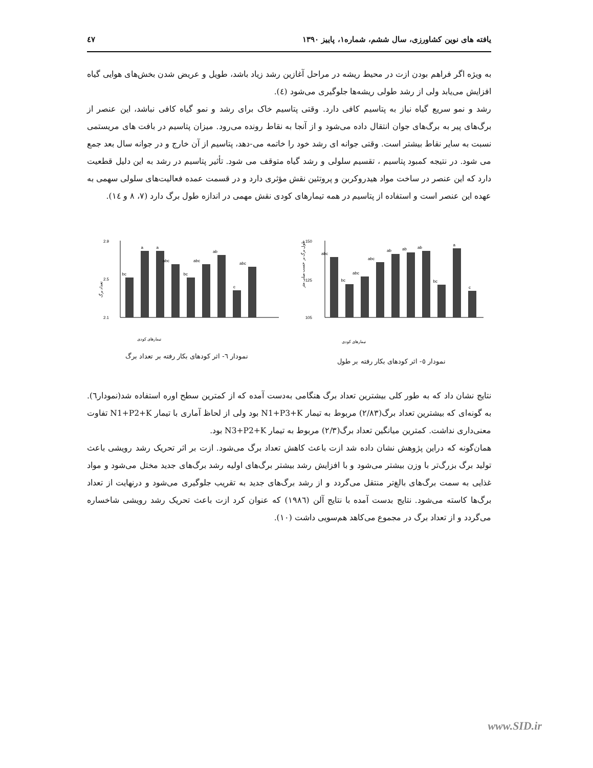یافته های نوین کشاورزی، سال ششم، شماره۱، پاییز ۱۳۹۰ ٤٧
به ویژه اگر فراهم بودن ازت در محیط ریشه در مراحل آغازین رشد زیاد باشد، طویل و عریض شدن بخش‌های هوایی گیاه افزایش می‌یابد ولی از رشد طولی ریشه‌ها جلوگیری می‌شود (٤).
رشد و نمو سریع گیاه نیاز به پتاسیم کافی دارد. وقتی پتاسیم خاک برای رشد و نمو گیاه کافی نباشد، این عنصر از برگ‌های پیر به برگ‌های جوان انتقال داده می‌شود و از آنجا به نقاط رونده می‌رود. میزان پتاسیم در بافت های مریستمی نسبت به سایر نقاط بیشتر است. وقتی جوانه ای رشد خود را خاتمه می-دهد، پتاسیم از آن خارج و در جوانه سال بعد جمع می شود. در نتیجه کمبود پتاسیم ، تقسیم سلولی و رشد گیاه متوقف می شود. تأثیر پتاسیم در رشد به این دلیل قطعیت دارد که این عنصر در ساخت مواد هیدروکربن و پروتئین نقش مؤثری دارد و در قسمت عمده فعالیت‌های سلولی سهمی به عهده این عنصر است و استفاده از پتاسیم در همه تیمارهای کودی نقش مهمی در اندازه طول برگ دارد (۷، ۸ و ١٤).
طول برگ بر حسب میلی متر
150
125
105
abc
bc
abc
abc
ab
ab
ab
bc
a
c
تیمارهای کودی
نمودار ٥- اثر کودهای بکار رفته بر طول
تعداد برگ
2.9
2.5
2.1
bc
a
a
abc
bc
abc
ab
c
abc
تیمارهای کودی
نمودار ٦- اثر کودهای بکار رفته بر تعداد برگ
نتایج نشان داد که به طور کلی بیشترین تعداد برگ هنگامی به‌دست آمده که از کمترین سطح اوره استفاده شد(نمودار٦). به گونه‌ای که بیشترین تعداد برگ(۲/۸۳) مربوط به تیمار N1+P3+K بود ولی از لحاظ آماری با تیمار N1+P2+K تفاوت معنی‌داری نداشت. کمترین میانگین تعداد برگ(۲/۳) مربوط به تیمار N3+P2+K بود.
همان‌گونه که دراین پژوهش نشان داده شد ازت باعث کاهش تعداد برگ می‌شود. ازت بر اثر تحریک رشد رویشی باعث تولید برگ بزرگ‌تر با وزن بیشتر می‌شود و با افزایش رشد بیشتر برگ‌های اولیه رشد برگ‌های جدید مختل می‌شود و مواد غذایی به سمت برگ‌های بالغ‌تر منتقل می‌گردد و از رشد برگ‌های جدید به تقریب جلوگیری می‌شود و درنهایت از تعداد برگ‌ها کاسته می‌شود. نتایج بدست آمده با نتایج آلن (۱۹۸٦) که عنوان کرد ازت باعث تحریک رشد رویشی شاخساره می‌گردد و از تعداد برگ در مجموع می‌کاهد هم‌سویی داشت (۱۰).
www.SID.ir